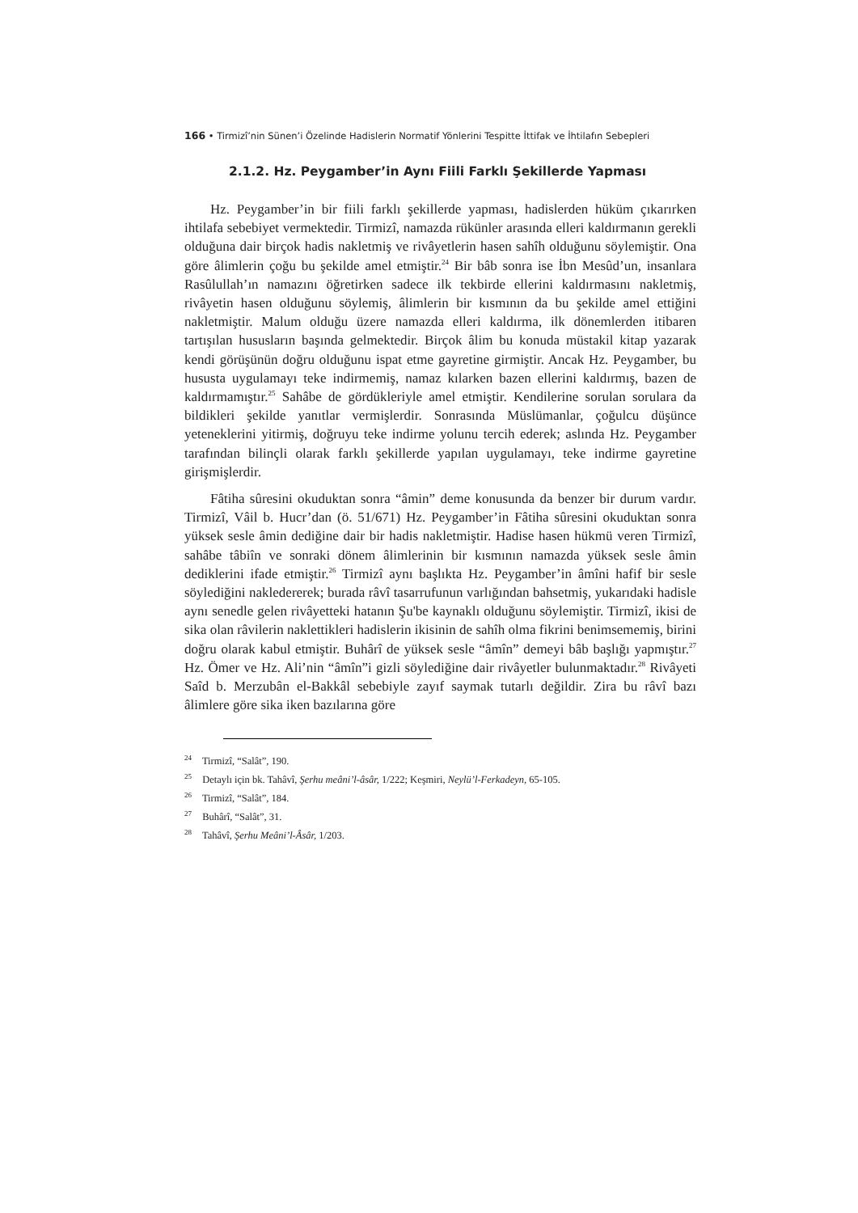166 • Tirmizî’nin Sünen’i Özelinde Hadislerin Normatif Yönlerini Tespitte İttifak ve İhtilafın Sebepleri
2.1.2. Hz. Peygamber’in Aynı Fiili Farklı Şekillerde Yapması
Hz. Peygamber’in bir fiili farklı şekillerde yapması, hadislerden hüküm çıkarırken ihtilafa sebebiyet vermektedir. Tirmizî, namazda rükünler arasında elleri kaldırmanın gerekli olduğuna dair birçok hadis nakletmiş ve rivâyetlerin hasen sahîh olduğunu söylemiştir. Ona göre âlimlerin çoğu bu şekilde amel etmiştir.<sup>24</sup> Bir bâb sonra ise İbn Mesûd’un, insanlara Rasûlullah’ın namazını öğretirken sadece ilk tekbirde ellerini kaldırmasını nakletmiş, rivâyetin hasen olduğunu söylemiş, âlimlerin bir kısmının da bu şekilde amel ettiğini nakletmiştir. Malum olduğu üzere namazda elleri kaldırma, ilk dönemlerden itibaren tartışılan hususların başında gelmektedir. Birçok âlim bu konuda müstakil kitap yazarak kendi görüşünün doğru olduğunu ispat etme gayretine girmiştir. Ancak Hz. Peygamber, bu hususta uygulamayı teke indirmemiş, namaz kılarken bazen ellerini kaldırmış, bazen de kaldırmamıştır.<sup>25</sup> Sahâbe de gördükleriyle amel etmiştir. Kendilerine sorulan sorulara da bildikleri şekilde yanıtlar vermişlerdir. Sonrasında Müslümanlar, çoğulcu düşünce yeteneklerini yitirmiş, doğruyu teke indirme yolunu tercih ederek; aslında Hz. Peygamber tarafından bilinçli olarak farklı şekillerde yapılan uygulamayı, teke indirme gayretine girişmişlerdir.
Fâtiha sûresini okuduktan sonra “âmin” deme konusunda da benzer bir durum vardır. Tirmizî, Vâil b. Hucr’dan (ö. 51/671) Hz. Peygamber’in Fâtiha sûresini okuduktan sonra yüksek sesle âmin dediğine dair bir hadis nakletmiştir. Hadise hasen hükmü veren Tirmizî, sahâbe tâbiîn ve sonraki dönem âlimlerinin bir kısmının namazda yüksek sesle âmin dediklerini ifade etmiştir.<sup>26</sup> Tirmizî aynı başlıkta Hz. Peygamber’in âmîni hafif bir sesle söylediğini nakledererek; burada râvî tasarrufunun varlığından bahsetmiş, yukarıdaki hadisle aynı senedle gelen rivâyetteki hatanın Şu'be kaynaklı olduğunu söylemiştir. Tirmizî, ikisi de sika olan râvilerin naklettikleri hadislerin ikisinin de sahîh olma fikrini benimsememiş, birini doğru olarak kabul etmiştir. Buhârî de yüksek sesle “âmîn” demeyi bâb başlığı yapmıştır.<sup>27</sup> Hz. Ömer ve Hz. Ali’nin “âmîn”i gizli söylediğine dair rivâyetler bulunmaktadır.<sup>28</sup> Rivâyeti Saîd b. Merzubân el-Bakkâl sebebiyle zayıf saymak tutarlı değildir. Zira bu râvî bazı âlimlere göre sika iken bazılarına göre
<sup>24</sup> Tirmizî, “Salât”, 190.
<sup>25</sup> Detaylı için bk. Tahâvî, Şerhu meâni’l-âsâr, 1/222; Keşmiri, Neylü’l-Ferkadeyn, 65-105.
<sup>26</sup> Tirmizî, “Salât”, 184.
<sup>27</sup> Buhârî, “Salât”, 31.
<sup>28</sup> Tahâvî, Şerhu Meâni’l-Âsâr, 1/203.